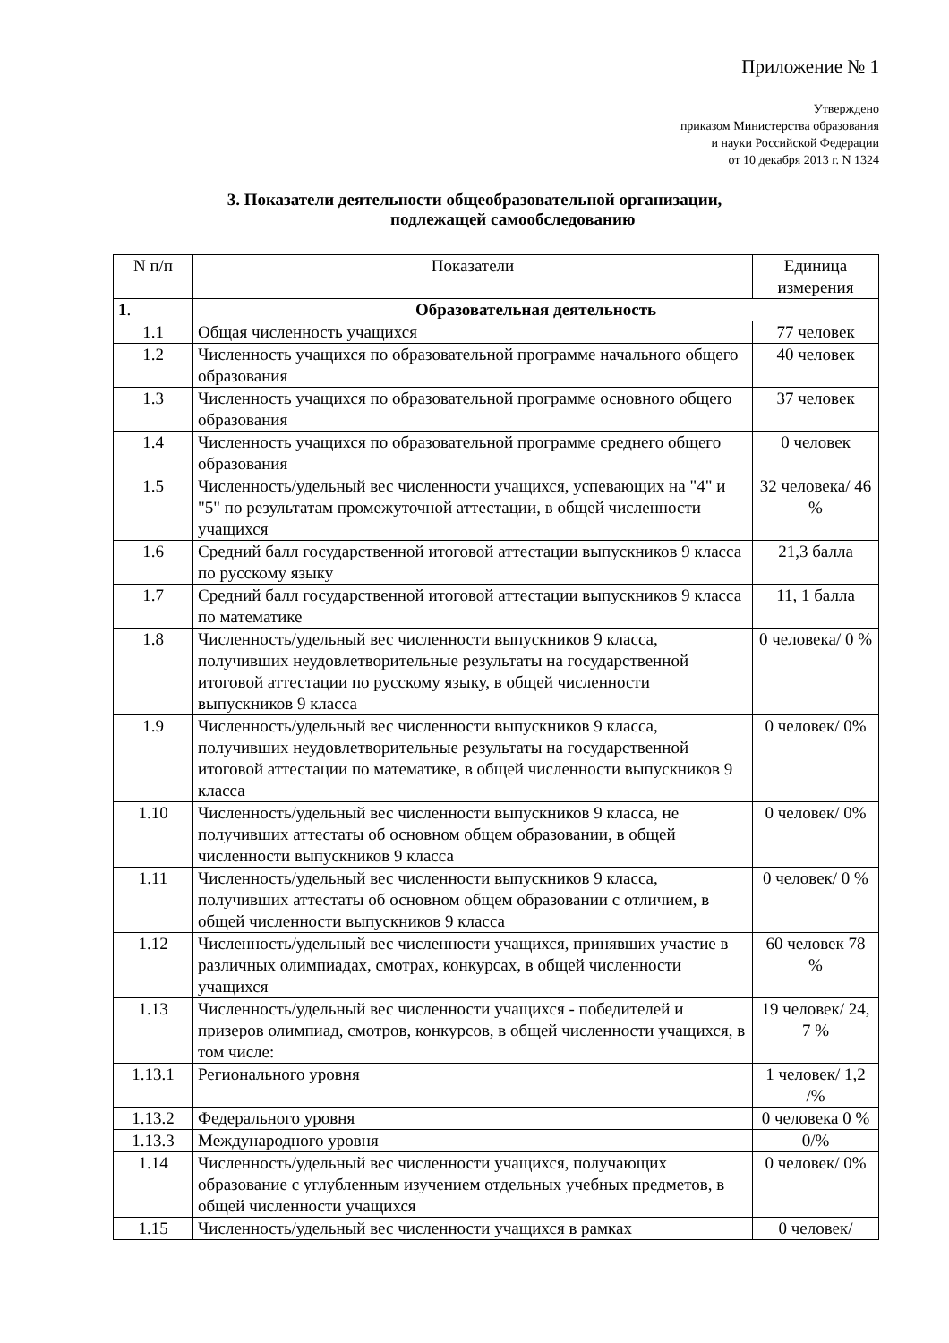Приложение № 1
Утверждено
приказом Министерства образования
и науки Российской Федерации
от 10 декабря 2013 г. N 1324
3. Показатели деятельности общеобразовательной организации,
подлежащей самообследованию
| N п/п | Показатели | Единица измерения |
| --- | --- | --- |
| 1 . | Образовательная деятельность | |
| 1.1 | Общая численность учащихся | 77 человек |
| 1.2 | Численность учащихся по образовательной программе начального общего образования | 40 человек |
| 1.3 | Численность учащихся по образовательной программе основного общего образования | 37 человек |
| 1.4 | Численность учащихся по образовательной программе среднего общего образования | 0 человек |
| 1.5 | Численность/удельный вес численности учащихся, успевающих на "4" и "5" по результатам промежуточной аттестации, в общей численности учащихся | 32 человека/ 46 % |
| 1.6 | Средний балл государственной итоговой аттестации выпускников 9 класса по русскому языку | 21,3 балла |
| 1.7 | Средний балл государственной итоговой аттестации выпускников 9 класса по математике | 11, 1 балла |
| 1.8 | Численность/удельный вес численности выпускников 9 класса, получивших неудовлетворительные результаты на государственной итоговой аттестации по русскому языку, в общей численности выпускников 9 класса | 0 человека/ 0 % |
| 1.9 | Численность/удельный вес численности выпускников 9 класса, получивших неудовлетворительные результаты на государственной итоговой аттестации по математике, в общей численности выпускников 9 класса | 0 человек/ 0% |
| 1.10 | Численность/удельный вес численности выпускников 9 класса, не получивших аттестаты об основном общем образовании, в общей численности выпускников 9 класса | 0 человек/ 0% |
| 1.11 | Численность/удельный вес численности выпускников 9 класса, получивших аттестаты об основном общем образовании с отличием, в общей численности выпускников 9 класса | 0 человек/ 0 % |
| 1.12 | Численность/удельный вес численности учащихся, принявших участие в различных олимпиадах, смотрах, конкурсах, в общей численности учащихся | 60 человек 78 % |
| 1.13 | Численность/удельный вес численности учащихся - победителей и призеров олимпиад, смотров, конкурсов, в общей численности учащихся, в том числе: | 19 человек/ 24, 7 % |
| 1.13.1 | Регионального уровня | 1 человек/ 1,2 /% |
| 1.13.2 | Федерального уровня | 0 человека 0 % |
| 1.13.3 | Международного уровня | 0/% |
| 1.14 | Численность/удельный вес численности учащихся, получающих образование с углубленным изучением отдельных учебных предметов, в общей численности учащихся | 0 человек/ 0% |
| 1.15 | Численность/удельный вес численности учащихся в рамках | 0 человек/ |